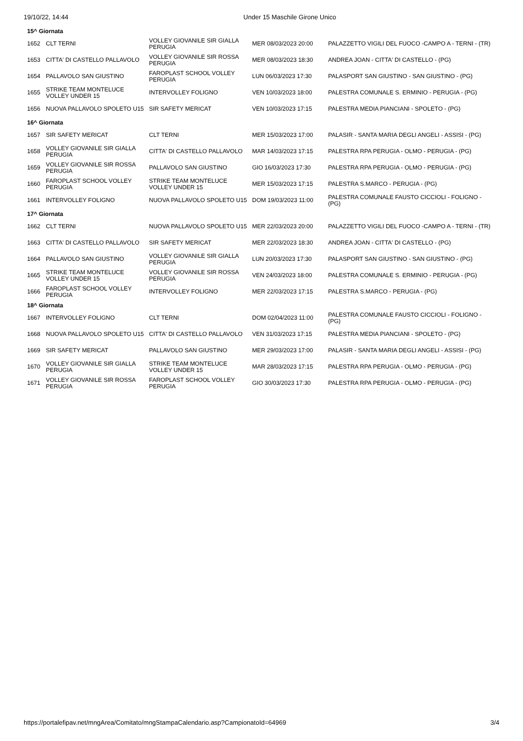19/10/22, 14:44 Under 15 Maschile Girone Unico
| 15^ Giornata | | | | |
| 1652 | CLT TERNI | VOLLEY GIOVANILE SIR GIALLA PERUGIA | MER 08/03/2023 20:00 | PALAZZETTO VIGILI DEL FUOCO -CAMPO A - TERNI - (TR) |
| 1653 | CITTA' DI CASTELLO PALLAVOLO | VOLLEY GIOVANILE SIR ROSSA PERUGIA | MER 08/03/2023 18:30 | ANDREA JOAN - CITTA' DI CASTELLO - (PG) |
| 1654 | PALLAVOLO SAN GIUSTINO | FAROPLAST SCHOOL VOLLEY PERUGIA | LUN 06/03/2023 17:30 | PALASPORT SAN GIUSTINO - SAN GIUSTINO - (PG) |
| 1655 | STRIKE TEAM MONTELUCE VOLLEY UNDER 15 | INTERVOLLEY FOLIGNO | VEN 10/03/2023 18:00 | PALESTRA COMUNALE S. ERMINIO - PERUGIA - (PG) |
| 1656 | NUOVA PALLAVOLO SPOLETO U15 | SIR SAFETY MERICAT | VEN 10/03/2023 17:15 | PALESTRA MEDIA PIANCIANI - SPOLETO - (PG) |
| 16^ Giornata | | | | |
| 1657 | SIR SAFETY MERICAT | CLT TERNI | MER 15/03/2023 17:00 | PALASIR - SANTA MARIA DEGLI ANGELI - ASSISI - (PG) |
| 1658 | VOLLEY GIOVANILE SIR GIALLA PERUGIA | CITTA' DI CASTELLO PALLAVOLO | MAR 14/03/2023 17:15 | PALESTRA RPA PERUGIA - OLMO - PERUGIA - (PG) |
| 1659 | VOLLEY GIOVANILE SIR ROSSA PERUGIA | PALLAVOLO SAN GIUSTINO | GIO 16/03/2023 17:30 | PALESTRA RPA PERUGIA - OLMO - PERUGIA - (PG) |
| 1660 | FAROPLAST SCHOOL VOLLEY PERUGIA | STRIKE TEAM MONTELUCE VOLLEY UNDER 15 | MER 15/03/2023 17:15 | PALESTRA S.MARCO - PERUGIA - (PG) |
| 1661 | INTERVOLLEY FOLIGNO | NUOVA PALLAVOLO SPOLETO U15 | DOM 19/03/2023 11:00 | PALESTRA COMUNALE FAUSTO CICCIOLI - FOLIGNO - (PG) |
| 17^ Giornata | | | | |
| 1662 | CLT TERNI | NUOVA PALLAVOLO SPOLETO U15 | MER 22/03/2023 20:00 | PALAZZETTO VIGILI DEL FUOCO -CAMPO A - TERNI - (TR) |
| 1663 | CITTA' DI CASTELLO PALLAVOLO | SIR SAFETY MERICAT | MER 22/03/2023 18:30 | ANDREA JOAN - CITTA' DI CASTELLO - (PG) |
| 1664 | PALLAVOLO SAN GIUSTINO | VOLLEY GIOVANILE SIR GIALLA PERUGIA | LUN 20/03/2023 17:30 | PALASPORT SAN GIUSTINO - SAN GIUSTINO - (PG) |
| 1665 | STRIKE TEAM MONTELUCE VOLLEY UNDER 15 | VOLLEY GIOVANILE SIR ROSSA PERUGIA | VEN 24/03/2023 18:00 | PALESTRA COMUNALE S. ERMINIO - PERUGIA - (PG) |
| 1666 | FAROPLAST SCHOOL VOLLEY PERUGIA | INTERVOLLEY FOLIGNO | MER 22/03/2023 17:15 | PALESTRA S.MARCO - PERUGIA - (PG) |
| 18^ Giornata | | | | |
| 1667 | INTERVOLLEY FOLIGNO | CLT TERNI | DOM 02/04/2023 11:00 | PALESTRA COMUNALE FAUSTO CICCIOLI - FOLIGNO - (PG) |
| 1668 | NUOVA PALLAVOLO SPOLETO U15 | CITTA' DI CASTELLO PALLAVOLO | VEN 31/03/2023 17:15 | PALESTRA MEDIA PIANCIANI - SPOLETO - (PG) |
| 1669 | SIR SAFETY MERICAT | PALLAVOLO SAN GIUSTINO | MER 29/03/2023 17:00 | PALASIR - SANTA MARIA DEGLI ANGELI - ASSISI - (PG) |
| 1670 | VOLLEY GIOVANILE SIR GIALLA PERUGIA | STRIKE TEAM MONTELUCE VOLLEY UNDER 15 | MAR 28/03/2023 17:15 | PALESTRA RPA PERUGIA - OLMO - PERUGIA - (PG) |
| 1671 | VOLLEY GIOVANILE SIR ROSSA PERUGIA | FAROPLAST SCHOOL VOLLEY PERUGIA | GIO 30/03/2023 17:30 | PALESTRA RPA PERUGIA - OLMO - PERUGIA - (PG) |
https://portalefipav.net/mngArea/Comitato/mngStampaCalendario.asp?CampionatoId=64969 3/4